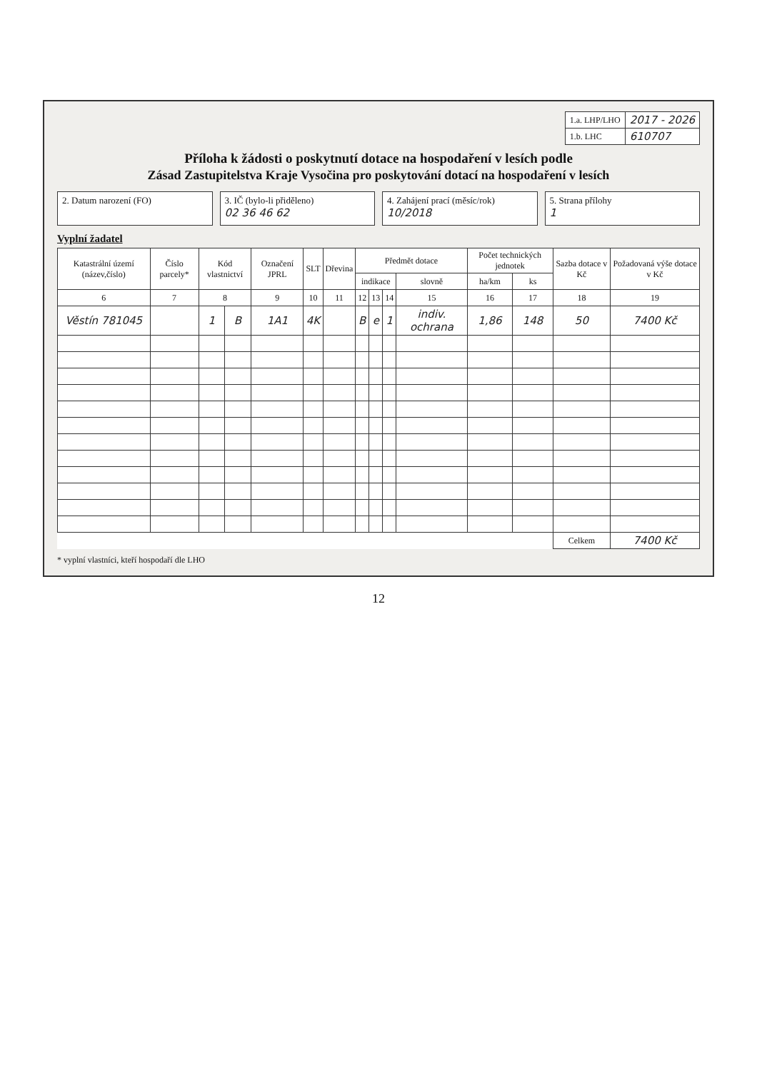| 1.a. LHP/LHO | 2017 - 2026 |
| 1.b. LHC | 610707 |
Příloha k žádosti o poskytnutí dotace na hospodaření v lesích podle
Zásad Zastupitelstva Kraje Vysočina pro poskytování dotací na hospodaření v lesích
2. Datum narození (FO) 3. IČ (bylo-li přiděleno)
02 36 46 62
4. Zahájení prací (měsíc/rok)
10/2018
5. Strana přílohy
1
Vyplní žadatel
| Katastrální území (název,číslo) | Číslo parcely* | Kód vlastnictví | | Označení JPRL | SLT | Dřevina | Předmět dotace | | | | Počet technických jednotek | | Sazba dotace v Kč | Požadovaná výše dotace v Kč |
| --- | --- | --- | --- | --- | --- | --- | --- | --- | --- | --- | --- | --- | --- | --- |
| | | | | | | | indikace | | | slovně | ha/km | ks | | |
| 6 | 7 | 8 | | 9 | 10 | 11 | 12 | 13 | 14 | 15 | 16 | 17 | 18 | 19 |
| Věstín 781045 | | 1 | B | 1A1 | 4K | | B | e | 1 | indiv. ochrana | 1,86 | 148 | 50 | 7400 Kč |
| | | | | | | | | | | | | | Celkem | 7400 Kč |
* vyplní vlastníci, kteří hospodaří dle LHO
12